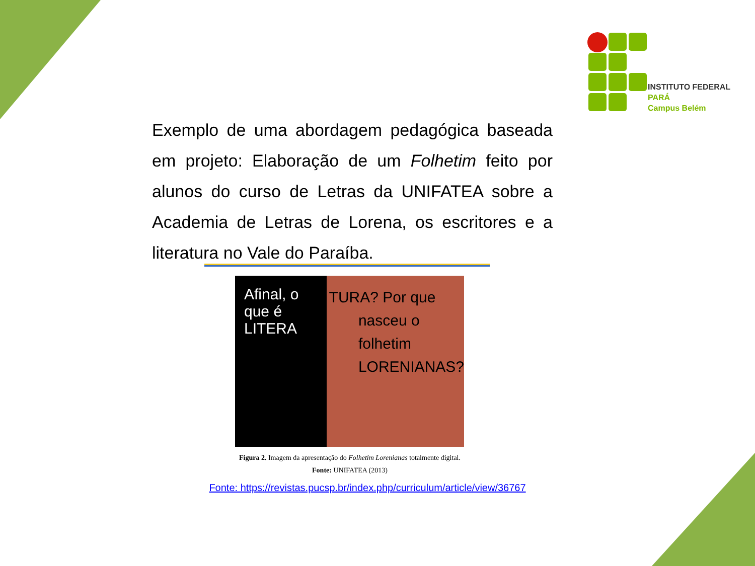INSTITUTO FEDERAL
PARÁ
Campus Belém
Exemplo de uma abordagem pedagógica baseada em projeto: Elaboração de um Folhetim feito por alunos do curso de Letras da UNIFATEA sobre a Academia de Letras de Lorena, os escritores e a literatura no Vale do Paraíba.
Afinal, o que é LITERA
TURA? Por que
nasceu o
folhetim
LORENIANAS?
Figura 2. Imagem da apresentação do Folhetim Lorenianas totalmente digital.
Fonte: UNIFATEA (2013)
Fonte: https://revistas.pucsp.br/index.php/curriculum/article/view/36767